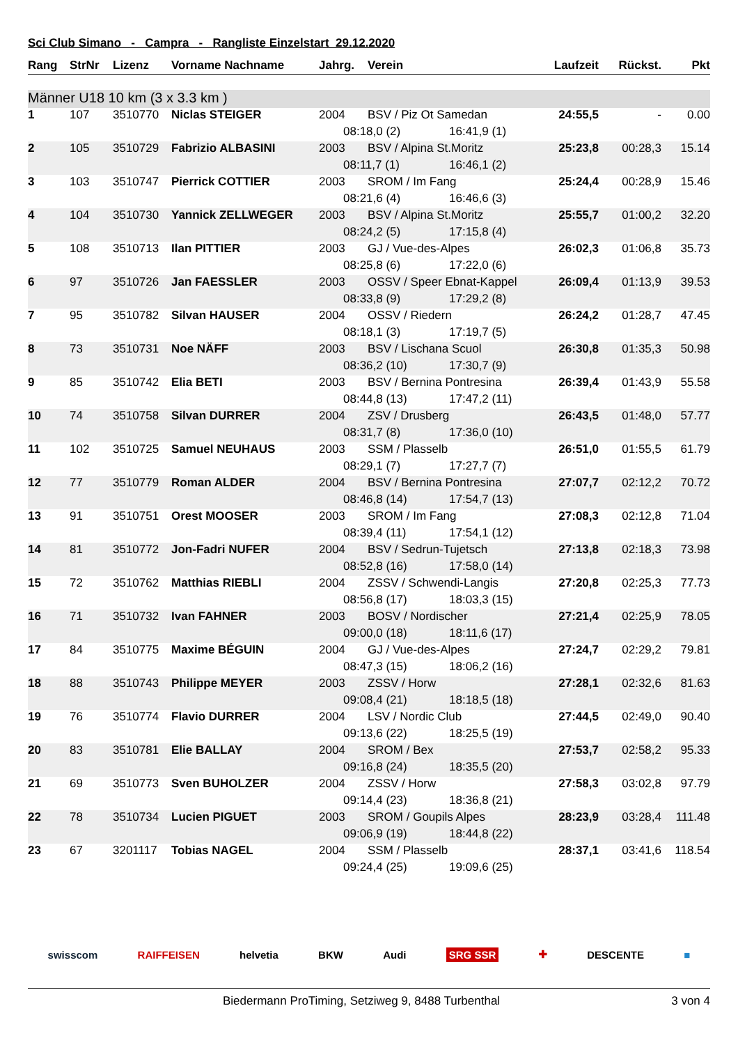Sci Club Simano - Campra - Rangliste Einzelstart 29.12.2020
| Rang | StrNr | Lizenz | Vorname Nachname | Jahrg. | Verein | Laufzeit | Rückst. | Pkt |
| --- | --- | --- | --- | --- | --- | --- | --- | --- |
| Männer U18 10 km (3 x 3.3 km ) | | | | | | | | |
| 1 | 107 | 3510770 | Niclas STEIGER | 2004 | BSV / Piz Ot Samedan | 24:55,5 | - | 0.00 |
| | | | | 08:18,0 (2) 16:41,9 (1) | | | | |
| 2 | 105 | 3510729 | Fabrizio ALBASINI | 2003 | BSV / Alpina St.Moritz | 25:23,8 | 00:28,3 | 15.14 |
| | | | | 08:11,7 (1) 16:46,1 (2) | | | | |
| 3 | 103 | 3510747 | Pierrick COTTIER | 2003 | SROM / Im Fang | 25:24,4 | 00:28,9 | 15.46 |
| | | | | 08:21,6 (4) 16:46,6 (3) | | | | |
| 4 | 104 | 3510730 | Yannick ZELLWEGER | 2003 | BSV / Alpina St.Moritz | 25:55,7 | 01:00,2 | 32.20 |
| | | | | 08:24,2 (5) 17:15,8 (4) | | | | |
| 5 | 108 | 3510713 | Ilan PITTIER | 2003 | GJ / Vue-des-Alpes | 26:02,3 | 01:06,8 | 35.73 |
| | | | | 08:25,8 (6) 17:22,0 (6) | | | | |
| 6 | 97 | 3510726 | Jan FAESSLER | 2003 | OSSV / Speer Ebnat-Kappel | 26:09,4 | 01:13,9 | 39.53 |
| | | | | 08:33,8 (9) 17:29,2 (8) | | | | |
| 7 | 95 | 3510782 | Silvan HAUSER | 2004 | OSSV / Riedern | 26:24,2 | 01:28,7 | 47.45 |
| | | | | 08:18,1 (3) 17:19,7 (5) | | | | |
| 8 | 73 | 3510731 | Noe NÄFF | 2003 | BSV / Lischana Scuol | 26:30,8 | 01:35,3 | 50.98 |
| | | | | 08:36,2 (10) 17:30,7 (9) | | | | |
| 9 | 85 | 3510742 | Elia BETI | 2003 | BSV / Bernina Pontresina | 26:39,4 | 01:43,9 | 55.58 |
| | | | | 08:44,8 (13) 17:47,2 (11) | | | | |
| 10 | 74 | 3510758 | Silvan DURRER | 2004 | ZSV / Drusberg | 26:43,5 | 01:48,0 | 57.77 |
| | | | | 08:31,7 (8) 17:36,0 (10) | | | | |
| 11 | 102 | 3510725 | Samuel NEUHAUS | 2003 | SSM / Plasselb | 26:51,0 | 01:55,5 | 61.79 |
| | | | | 08:29,1 (7) 17:27,7 (7) | | | | |
| 12 | 77 | 3510779 | Roman ALDER | 2004 | BSV / Bernina Pontresina | 27:07,7 | 02:12,2 | 70.72 |
| | | | | 08:46,8 (14) 17:54,7 (13) | | | | |
| 13 | 91 | 3510751 | Orest MOOSER | 2003 | SROM / Im Fang | 27:08,3 | 02:12,8 | 71.04 |
| | | | | 08:39,4 (11) 17:54,1 (12) | | | | |
| 14 | 81 | 3510772 | Jon-Fadri NUFER | 2004 | BSV / Sedrun-Tujetsch | 27:13,8 | 02:18,3 | 73.98 |
| | | | | 08:52,8 (16) 17:58,0 (14) | | | | |
| 15 | 72 | 3510762 | Matthias RIEBLI | 2004 | ZSSV / Schwendi-Langis | 27:20,8 | 02:25,3 | 77.73 |
| | | | | 08:56,8 (17) 18:03,3 (15) | | | | |
| 16 | 71 | 3510732 | Ivan FAHNER | 2003 | BOSV / Nordischer | 27:21,4 | 02:25,9 | 78.05 |
| | | | | 09:00,0 (18) 18:11,6 (17) | | | | |
| 17 | 84 | 3510775 | Maxime BÉGUIN | 2004 | GJ / Vue-des-Alpes | 27:24,7 | 02:29,2 | 79.81 |
| | | | | 08:47,3 (15) 18:06,2 (16) | | | | |
| 18 | 88 | 3510743 | Philippe MEYER | 2003 | ZSSV / Horw | 27:28,1 | 02:32,6 | 81.63 |
| | | | | 09:08,4 (21) 18:18,5 (18) | | | | |
| 19 | 76 | 3510774 | Flavio DURRER | 2004 | LSV / Nordic Club | 27:44,5 | 02:49,0 | 90.40 |
| | | | | 09:13,6 (22) 18:25,5 (19) | | | | |
| 20 | 83 | 3510781 | Elie BALLAY | 2004 | SROM / Bex | 27:53,7 | 02:58,2 | 95.33 |
| | | | | 09:16,8 (24) 18:35,5 (20) | | | | |
| 21 | 69 | 3510773 | Sven BUHOLZER | 2004 | ZSSV / Horw | 27:58,3 | 03:02,8 | 97.79 |
| | | | | 09:14,4 (23) 18:36,8 (21) | | | | |
| 22 | 78 | 3510734 | Lucien PIGUET | 2003 | SROM / Goupils Alpes | 28:23,9 | 03:28,4 | 111.48 |
| | | | | 09:06,9 (19) 18:44,8 (22) | | | | |
| 23 | 67 | 3201117 | Tobias NAGEL | 2004 | SSM / Plasselb | 28:37,1 | 03:41,6 | 118.54 |
| | | | | 09:24,4 (25) 19:09,6 (25) | | | | |
swisscom RAIFFEISEN helvetia BKW Audi SRG SSR ✚ DESCENTE ■
Biedermann ProTiming, Setziweg 9, 8488 Turbenthal 3 von 4